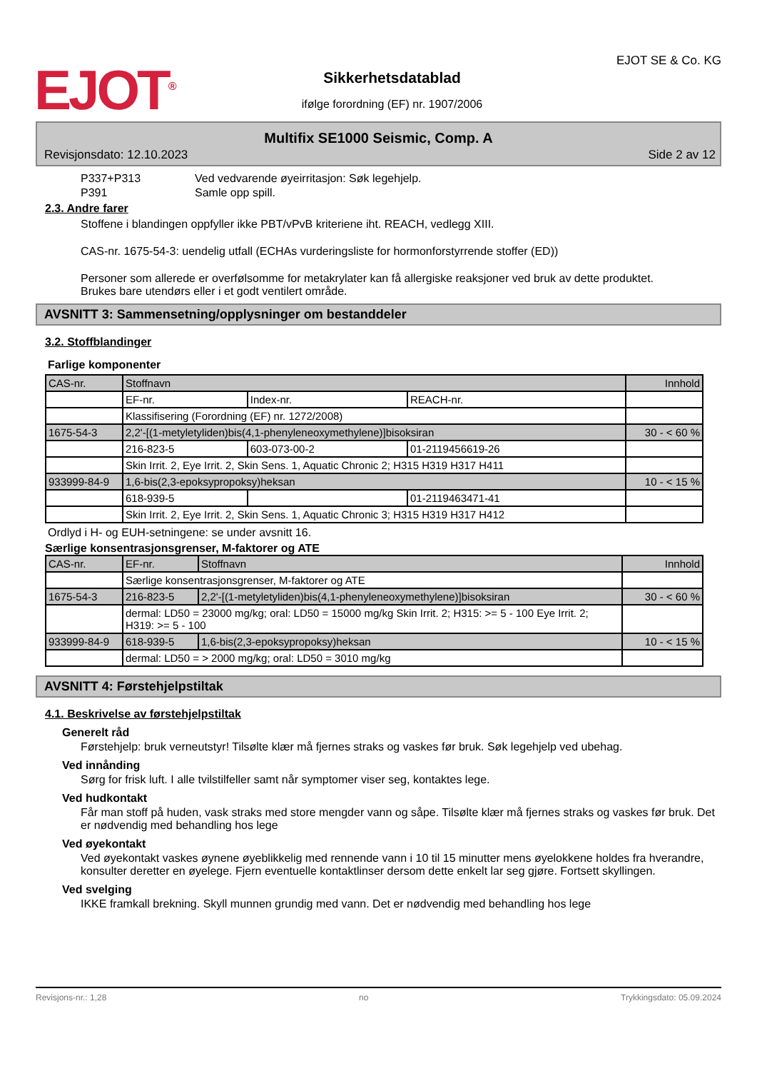EJOT<sup>®</sup>
Sikkerhetsdatablad
ifølge forordning (EF) nr. 1907/2006
EJOT SE & Co. KG
Multifix SE1000 Seismic, Comp. A
Revisjonsdato: 12.10.2023 Side 2 av 12
P337+P313 Ved vedvarende øyeirritasjon: Søk legehjelp.
P391 Samle opp spill.
2.3. Andre farer
Stoffene i blandingen oppfyller ikke PBT/vPvB kriteriene iht. REACH, vedlegg XIII.
CAS-nr. 1675-54-3: uendelig utfall (ECHAs vurderingsliste for hormonforstyrrende stoffer (ED))
Personer som allerede er overfølsomme for metakrylater kan få allergiske reaksjoner ved bruk av dette produktet.
Brukes bare utendørs eller i et godt ventilert område.
AVSNITT 3: Sammensetning/opplysninger om bestanddeler
3.2. Stoffblandinger
Farlige komponenter
| CAS-nr. | Stoffnavn | | | Innhold |
| | EF-nr. | Index-nr. | REACH-nr. | |
| | Klassifisering (Forordning (EF) nr. 1272/2008) | | | |
| 1675-54-3 | 2,2'-[(1-metyletyliden)bis(4,1-phenyleneoxymethylene)]bisoksiran | | | 30 - < 60 % |
| | 216-823-5 | 603-073-00-2 | 01-2119456619-26 | |
| | Skin Irrit. 2, Eye Irrit. 2, Skin Sens. 1, Aquatic Chronic 2; H315 H319 H317 H411 | | | |
| 933999-84-9 | 1,6-bis(2,3-epoksypropoksy)heksan | | | 10 - < 15 % |
| | 618-939-5 | | 01-2119463471-41 | |
| | Skin Irrit. 2, Eye Irrit. 2, Skin Sens. 1, Aquatic Chronic 3; H315 H319 H317 H412 | | | |
Ordlyd i H- og EUH-setningene: se under avsnitt 16.
Særlige konsentrasjonsgrenser, M-faktorer og ATE
| CAS-nr. | EF-nr. | Stoffnavn | Innhold |
| | Særlige konsentrasjonsgrenser, M-faktorer og ATE | | |
| 1675-54-3 | 216-823-5 | 2,2'-[(1-metyletyliden)bis(4,1-phenyleneoxymethylene)]bisoksiran | 30 - < 60 % |
| | dermal: LD50 = 23000 mg/kg; oral: LD50 = 15000 mg/kg Skin Irrit. 2; H315: >= 5 - 100 Eye Irrit. 2; H319: >= 5 - 100 | | |
| 933999-84-9 | 618-939-5 | 1,6-bis(2,3-epoksypropoksy)heksan | 10 - < 15 % |
| | dermal: LD50 = > 2000 mg/kg; oral: LD50 = 3010 mg/kg | | |
AVSNITT 4: Førstehjelpstiltak
4.1. Beskrivelse av førstehjelpstiltak
Generelt råd
Førstehjelp: bruk verneutstyr! Tilsølte klær må fjernes straks og vaskes før bruk. Søk legehjelp ved ubehag.
Ved innånding
Sørg for frisk luft. I alle tvilstilfeller samt når symptomer viser seg, kontaktes lege.
Ved hudkontakt
Får man stoff på huden, vask straks med store mengder vann og såpe. Tilsølte klær må fjernes straks og vaskes før bruk. Det er nødvendig med behandling hos lege
Ved øyekontakt
Ved øyekontakt vaskes øynene øyeblikkelig med rennende vann i 10 til 15 minutter mens øyelokkene holdes fra hverandre, konsulter deretter en øyelege. Fjern eventuelle kontaktlinser dersom dette enkelt lar seg gjøre. Fortsett skyllingen.
Ved svelging
IKKE framkall brekning. Skyll munnen grundig med vann. Det er nødvendig med behandling hos lege
Revisjons-nr.: 1,28 no Trykkingsdato: 05.09.2024